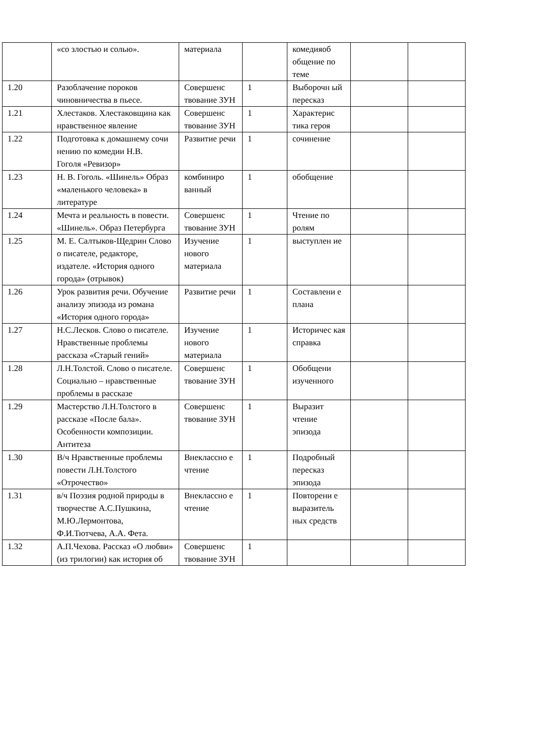| | «со злостью и солью». | материала | | комедияоб общение по теме | | |
| 1.20 | Разоблачение пороков чиновничества в пьесе. | Совершенс твование ЗУН | 1 | Выборочн ый пересказ | | |
| 1.21 | Хлестаков. Хлестаковщина как нравственное явление | Совершенс твование ЗУН | 1 | Характерис тика героя | | |
| 1.22 | Подготовка к домашнему сочи нению по комедии Н.В. Гоголя «Ревизор» | Развитие речи | 1 | сочинение | | |
| 1.23 | Н. В. Гоголь. «Шинель» Образ «маленького человека» в литературе | комбиниро ванный | 1 | обобщение | | |
| 1.24 | Мечта и реальность в повести. «Шинель». Образ Петербурга | Совершенс твование ЗУН | 1 | Чтение по ролям | | |
| 1.25 | М. Е. Салтыков-Щедрин Слово о писателе, редакторе, издателе. «История одного города» (отрывок) | Изучение нового материала | 1 | выступлен ие | | |
| 1.26 | Урок развития речи. Обучение анализу эпизода из романа «История одного города» | Развитие речи | 1 | Составлени е плана | | |
| 1.27 | Н.С.Лесков. Слово о писателе. Нравственные проблемы рассказа «Старый гений» | Изучение нового материала | 1 | Историчес кая справка | | |
| 1.28 | Л.Н.Толстой. Слово о писателе. Социально – нравственные проблемы в рассказе | Совершенс твование ЗУН | 1 | Обобщени изученного | | |
| 1.29 | Мастерство Л.Н.Толстого в рассказе «После бала». Особенности композиции. Антитеза | Совершенс твование ЗУН | 1 | Выразит чтение эпизода | | |
| 1.30 | В/ч Нравственные проблемы повести Л.Н.Толстого «Отрочество» | Внеклассно е чтение | 1 | Подробный пересказ эпизода | | |
| 1.31 | в/ч Поэзия родной природы в творчестве А.С.Пушкина, М.Ю.Лермонтова, Ф.И.Тютчева, А.А. Фета. | Внеклассно е чтение | 1 | Повторени е выразитель ных средств | | |
| 1.32 | А.П.Чехова. Рассказ «О любви» (из трилогии) как история об | Совершенс твование ЗУН | 1 | | | |